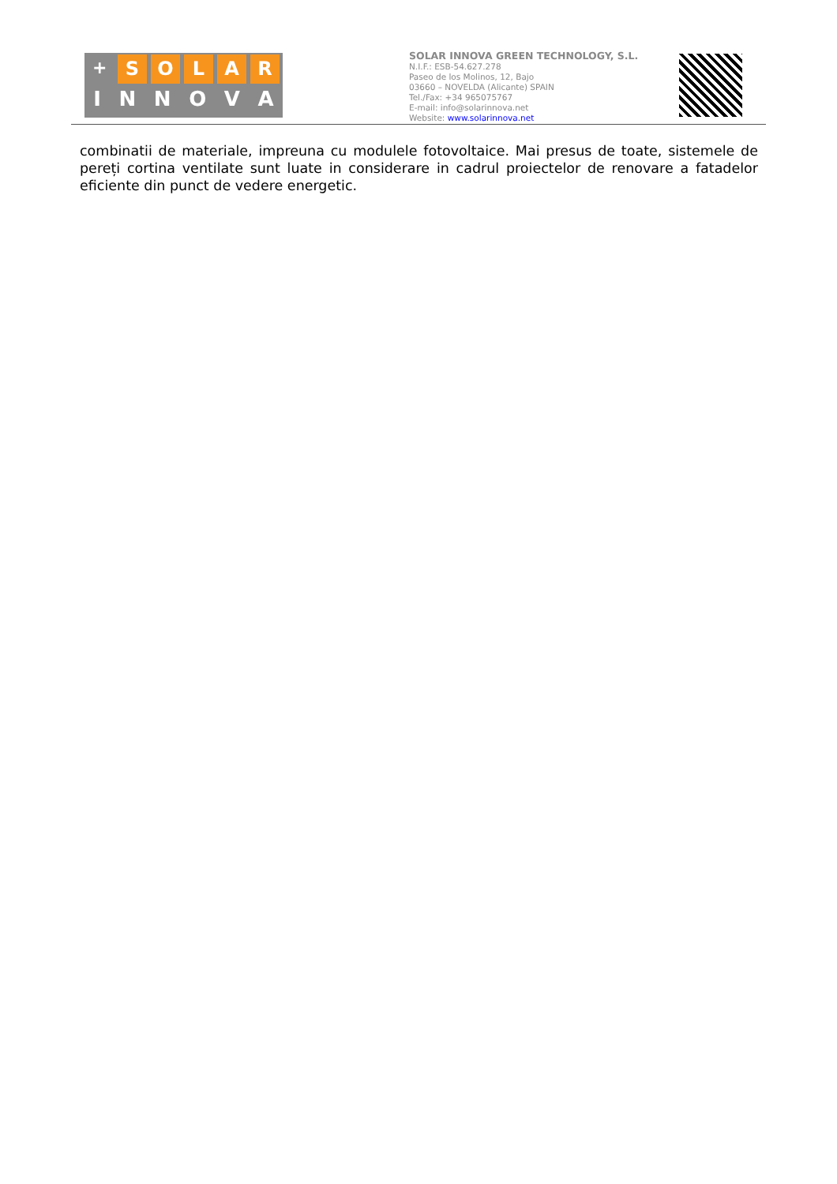+
SOLAR
INNOVA
SOLAR INNOVA GREEN TECHNOLOGY, S.L.
N.I.F.: ESB-54.627.278
Paseo de los Molinos, 12, Bajo
03660 – NOVELDA (Alicante) SPAIN
Tel./Fax: +34 965075767
E-mail: info@solarinnova.net
Website: www.solarinnova.net
combinatii de materiale, impreuna cu modulele fotovoltaice. Mai presus de toate, sistemele de pereți cortina ventilate sunt luate in considerare in cadrul proiectelor de renovare a fatadelor eficiente din punct de vedere energetic.